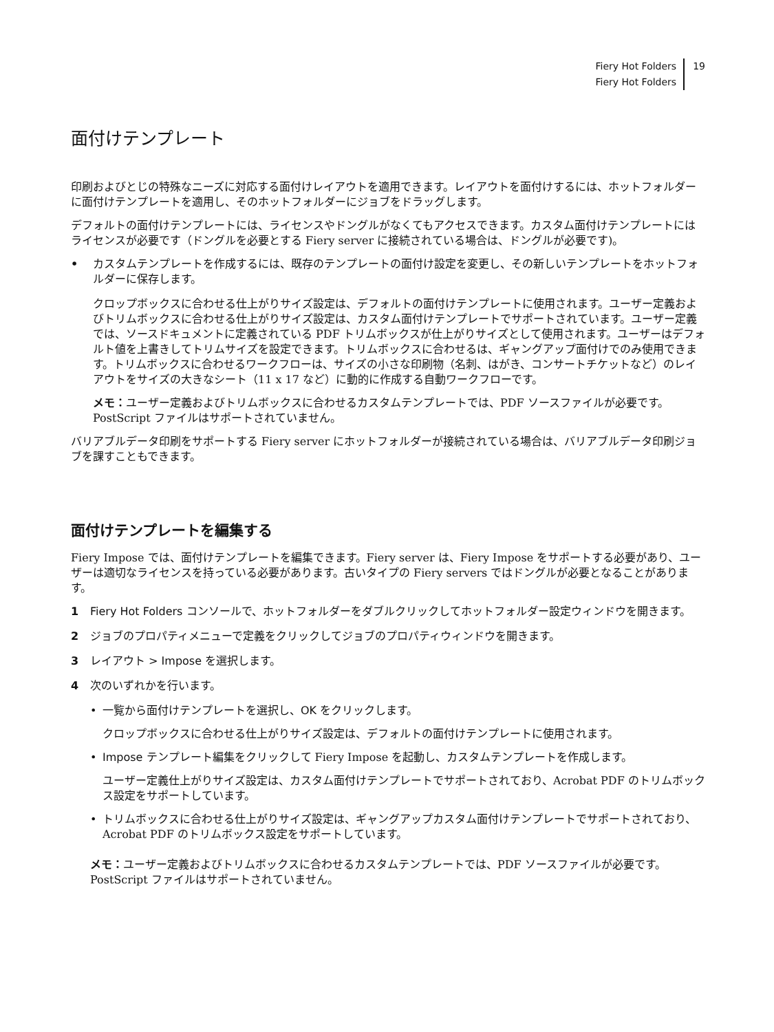Fiery Hot Folders
Fiery Hot Folders
19
面付けテンプレート
印刷およびとじの特殊なニーズに対応する面付けレイアウトを適用できます。レイアウトを面付けするには、ホットフォルダーに面付けテンプレートを適用し、そのホットフォルダーにジョブをドラッグします。
デフォルトの面付けテンプレートには、ライセンスやドングルがなくてもアクセスできます。カスタム面付けテンプレートにはライセンスが必要です（ドングルを必要とする Fiery server に接続されている場合は、ドングルが必要です)。
• カスタムテンプレートを作成するには、既存のテンプレートの面付け設定を変更し、その新しいテンプレートをホットフォルダーに保存します。
クロップボックスに合わせる仕上がりサイズ設定は、デフォルトの面付けテンプレートに使用されます。ユーザー定義およびトリムボックスに合わせる仕上がりサイズ設定は、カスタム面付けテンプレートでサポートされています。ユーザー定義では、ソースドキュメントに定義されている PDF トリムボックスが仕上がりサイズとして使用されます。ユーザーはデフォルト値を上書きしてトリムサイズを設定できます。トリムボックスに合わせるは、ギャングアップ面付けでのみ使用できます。トリムボックスに合わせるワークフローは、サイズの小さな印刷物（名刺、はがき、コンサートチケットなど）のレイアウトをサイズの大きなシート（11 x 17 など）に動的に作成する自動ワークフローです。
メモ：ユーザー定義およびトリムボックスに合わせるカスタムテンプレートでは、PDF ソースファイルが必要です。PostScript ファイルはサポートされていません。
バリアブルデータ印刷をサポートする Fiery server にホットフォルダーが接続されている場合は、バリアブルデータ印刷ジョブを課すこともできます。
面付けテンプレートを編集する
Fiery Impose では、面付けテンプレートを編集できます。Fiery server は、Fiery Impose をサポートする必要があり、ユーザーは適切なライセンスを持っている必要があります。古いタイプの Fiery servers ではドングルが必要となることがあります。
1 Fiery Hot Folders コンソールで、ホットフォルダーをダブルクリックしてホットフォルダー設定ウィンドウを開きます。
2 ジョブのプロパティメニューで定義をクリックしてジョブのプロパティウィンドウを開きます。
3 レイアウト > Impose を選択します。
4 次のいずれかを行います。
• 一覧から面付けテンプレートを選択し、OK をクリックします。
クロップボックスに合わせる仕上がりサイズ設定は、デフォルトの面付けテンプレートに使用されます。
• Impose テンプレート編集をクリックして Fiery Impose を起動し、カスタムテンプレートを作成します。
ユーザー定義仕上がりサイズ設定は、カスタム面付けテンプレートでサポートされており、Acrobat PDF のトリムボックス設定をサポートしています。
• トリムボックスに合わせる仕上がりサイズ設定は、ギャングアップカスタム面付けテンプレートでサポートされており、Acrobat PDF のトリムボックス設定をサポートしています。
メモ：ユーザー定義およびトリムボックスに合わせるカスタムテンプレートでは、PDF ソースファイルが必要です。PostScript ファイルはサポートされていません。